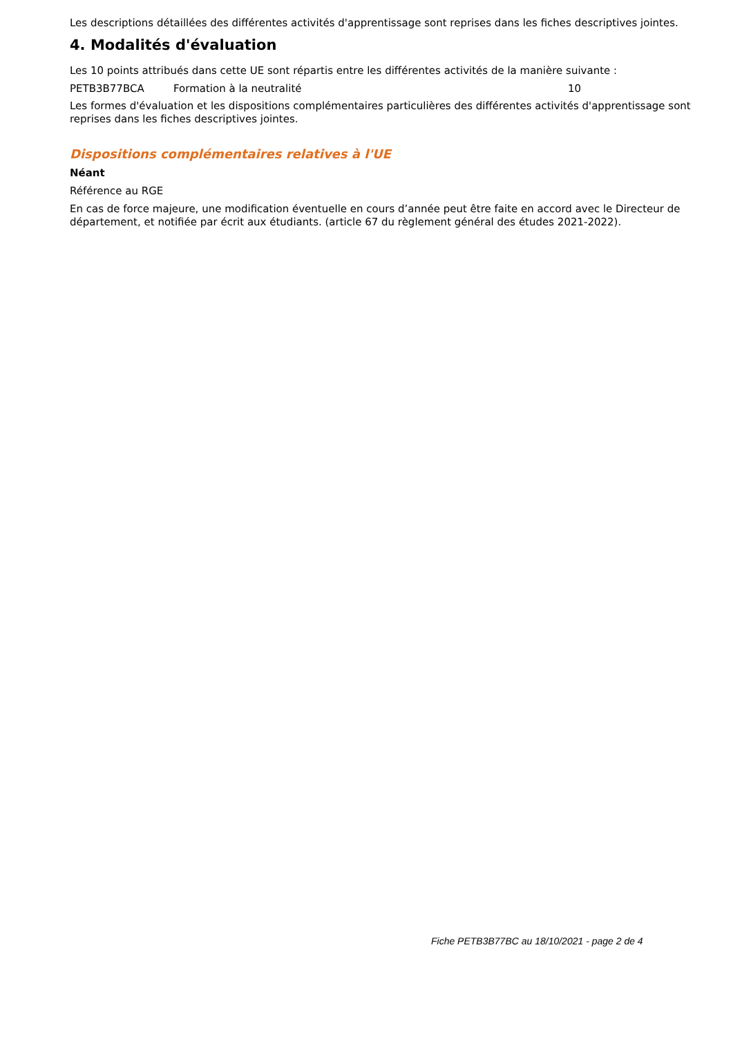Les descriptions détaillées des différentes activités d'apprentissage sont reprises dans les fiches descriptives jointes.
4. Modalités d'évaluation
Les 10 points attribués dans cette UE sont répartis entre les différentes activités de la manière suivante :
| PETB3B77BCA | Formation à la neutralité | 10 |
Les formes d'évaluation et les dispositions complémentaires particulières des différentes activités d'apprentissage sont reprises dans les fiches descriptives jointes.
Dispositions complémentaires relatives à l'UE
Néant
Référence au RGE
En cas de force majeure, une modification éventuelle en cours d’année peut être faite en accord avec le Directeur de département, et notifiée par écrit aux étudiants. (article 67 du règlement général des études 2021-2022).
Fiche PETB3B77BC au 18/10/2021 - page 2 de 4